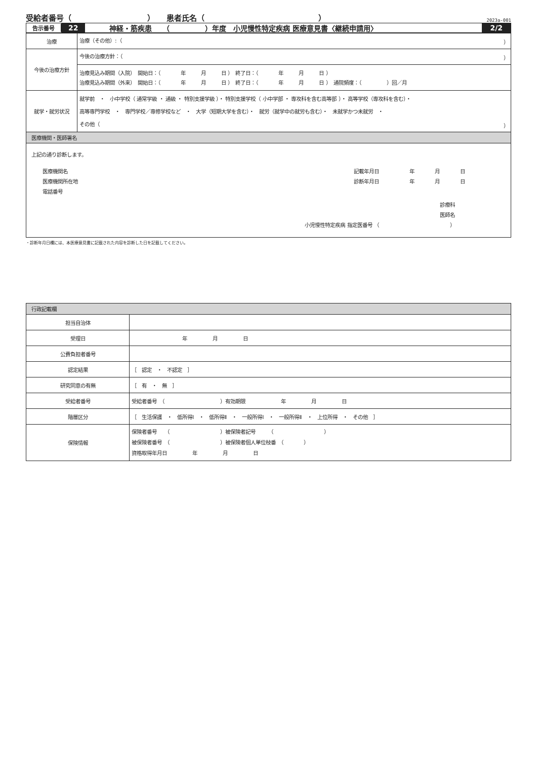受給者番号（　　　　　　　　　　）　　患者氏名（　　　　　　　　　　　　　　　） 2023a-001
告示番号 22 神経・筋疾患　　（　　　　　）年度　小児慢性特定疾病 医療意見書〈継続申請用〉 2/2
| 治療 | 治療（その他）:（ ） |
| 今後の治療方針 | 今後の治療方針：（ ） |
| | 治療見込み期間（入院） 開始日：（ 年 月 日 ） 終了日：（ 年 月 日 ） 治療見込み期間（外来） 開始日：（ 年 月 日 ） 終了日：（ 年 月 日 ） 通院頻度：（ ）回／月 |
| 就学・就労状況 | 就学前 ・ 小中学校（ 通常学級 ・ 通級 ・ 特別支援学級 ）・ 特別支援学校（ 小中学部 ・ 専攻科を含む高等部 ）・ 高等学校（専攻科を含む）・ 高等専門学校 ・ 専門学校／専修学校など ・ 大学（短期大学を含む）・ 就労（就学中の就労も含む）・ 未就学かつ未就労 ・ その他（ ） |
| 医療機関・医師署名 | |
| 上記の通り診断します。 医療機関名 医療機関所在地 電話番号 記載年月日 年 月 日 診断年月日 年 月 日 診療科 医師名 小児慢性特定疾病 指定医番号 （ ） | |
・診断年月日欄には、本医療意見書に記載された内容を診断した日を記載してください。
| 行政記載欄 | |
| 担当自治体 | |
| 受理日 | 年 月 日 |
| 公費負担者番号 | |
| 認定結果 | ［ 認定 ・ 不認定 ］ |
| 研究同意の有無 | ［ 有 ・ 無 ］ |
| 受給者番号 | 受給者番号 （ ）有効期限 年 月 日 |
| 階層区分 | ［ 生活保護 ・ 低所得Ⅰ ・ 低所得Ⅱ ・ 一般所得Ⅰ ・ 一般所得Ⅱ ・ 上位所得 ・ その他 ］ |
| 保険情報 | 保険者番号 （ ）被保険者記号 （ ） 被保険者番号 （ ）被保険者個人単位枝番 （ ） 資格取得年月日 年 月 日 |